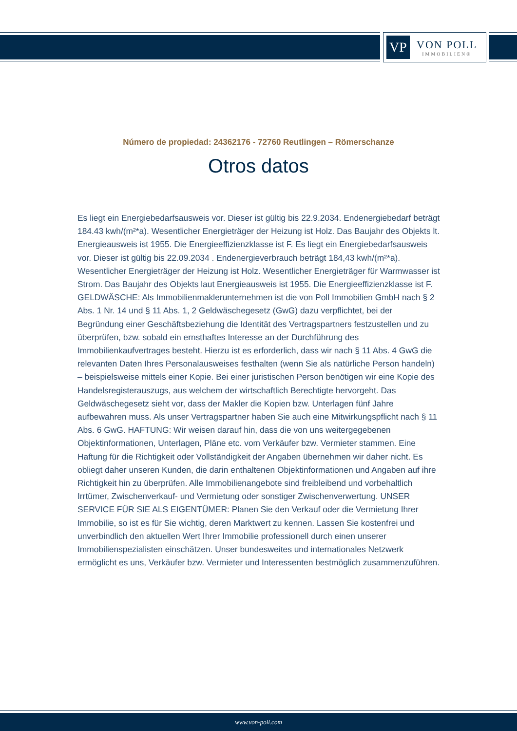VP
VON POLL
IMMOBILIEN®
Número de propiedad: 24362176 - 72760 Reutlingen – Römerschanze
Otros datos
Es liegt ein Energiebedarfsausweis vor. Dieser ist gültig bis 22.9.2034. Endenergiebedarf beträgt 184.43 kwh/(m²*a). Wesentlicher Energieträger der Heizung ist Holz. Das Baujahr des Objekts lt. Energieausweis ist 1955. Die Energieeffizienzklasse ist F. Es liegt ein Energiebedarfsausweis vor. Dieser ist gültig bis 22.09.2034 . Endenergieverbrauch beträgt 184,43 kwh/(m²*a). Wesentlicher Energieträger der Heizung ist Holz. Wesentlicher Energieträger für Warmwasser ist Strom. Das Baujahr des Objekts laut Energieausweis ist 1955. Die Energieeffizienzklasse ist F. GELDWÄSCHE: Als Immobilienmaklerunternehmen ist die von Poll Immobilien GmbH nach § 2 Abs. 1 Nr. 14 und § 11 Abs. 1, 2 Geldwäschegesetz (GwG) dazu verpflichtet, bei der Begründung einer Geschäftsbeziehung die Identität des Vertragspartners festzustellen und zu überprüfen, bzw. sobald ein ernsthaftes Interesse an der Durchführung des Immobilienkaufvertrages besteht. Hierzu ist es erforderlich, dass wir nach § 11 Abs. 4 GwG die relevanten Daten Ihres Personalausweises festhalten (wenn Sie als natürliche Person handeln) – beispielsweise mittels einer Kopie. Bei einer juristischen Person benötigen wir eine Kopie des Handelsregisterauszugs, aus welchem der wirtschaftlich Berechtigte hervorgeht. Das Geldwäschegesetz sieht vor, dass der Makler die Kopien bzw. Unterlagen fünf Jahre aufbewahren muss. Als unser Vertragspartner haben Sie auch eine Mitwirkungspflicht nach § 11 Abs. 6 GwG. HAFTUNG: Wir weisen darauf hin, dass die von uns weitergegebenen Objektinformationen, Unterlagen, Pläne etc. vom Verkäufer bzw. Vermieter stammen. Eine Haftung für die Richtigkeit oder Vollständigkeit der Angaben übernehmen wir daher nicht. Es obliegt daher unseren Kunden, die darin enthaltenen Objektinformationen und Angaben auf ihre Richtigkeit hin zu überprüfen. Alle Immobilienangebote sind freibleibend und vorbehaltlich Irrtümer, Zwischenverkauf- und Vermietung oder sonstiger Zwischenverwertung. UNSER SERVICE FÜR SIE ALS EIGENTÜMER: Planen Sie den Verkauf oder die Vermietung Ihrer Immobilie, so ist es für Sie wichtig, deren Marktwert zu kennen. Lassen Sie kostenfrei und unverbindlich den aktuellen Wert Ihrer Immobilie professionell durch einen unserer Immobilienspezialisten einschätzen. Unser bundesweites und internationales Netzwerk ermöglicht es uns, Verkäufer bzw. Vermieter und Interessenten bestmöglich zusammenzuführen.
www.von-poll.com